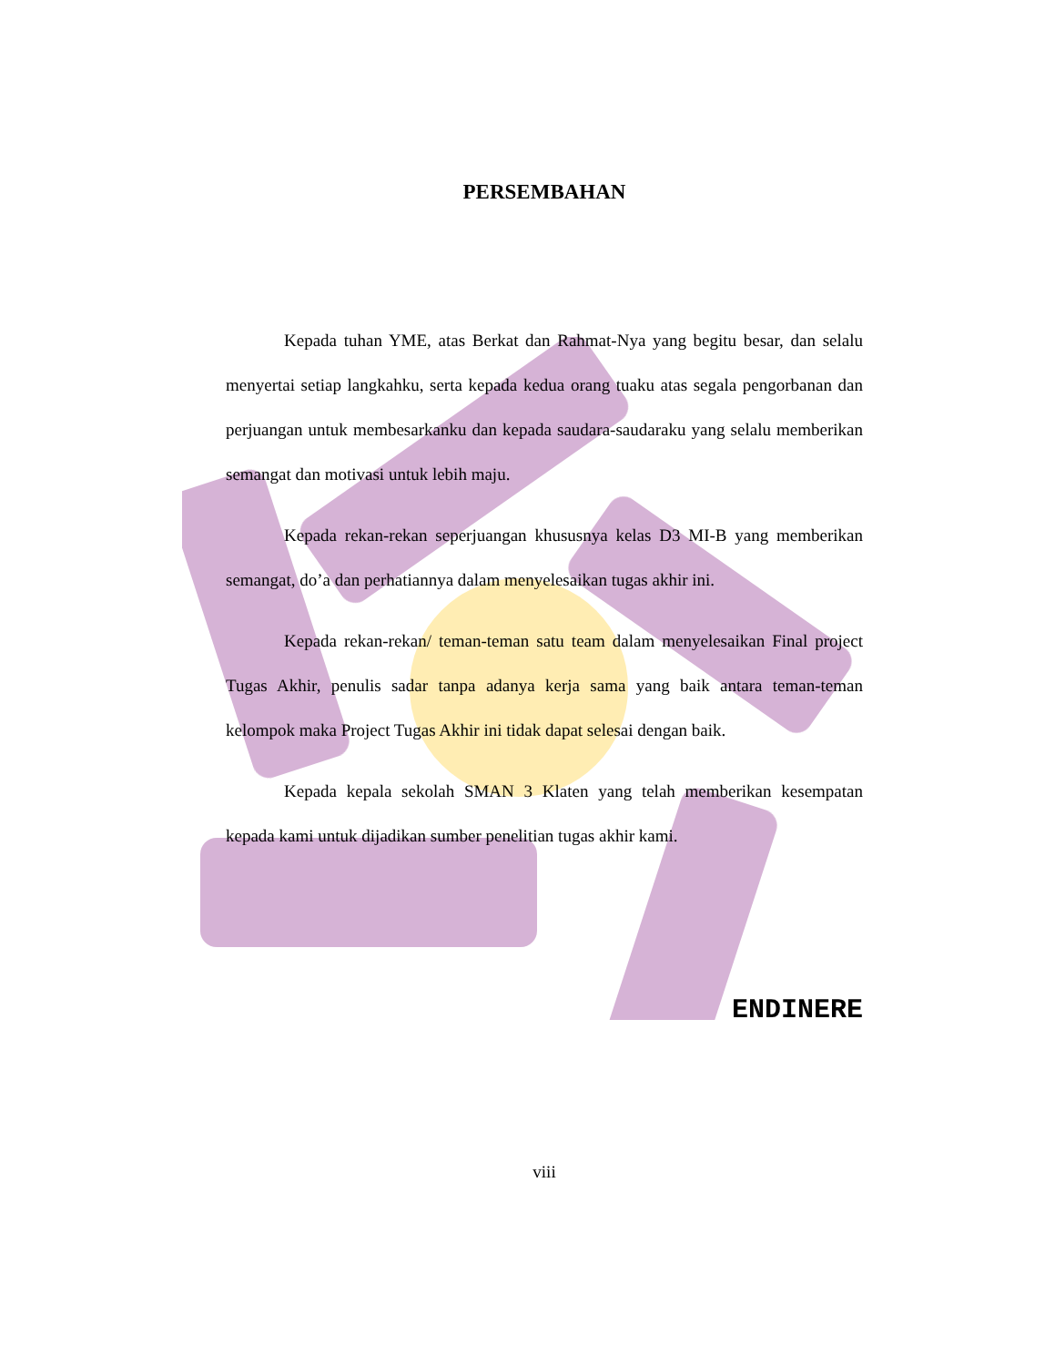PERSEMBAHAN
Kepada tuhan YME, atas Berkat dan Rahmat-Nya yang begitu besar, dan selalu menyertai setiap langkahku, serta kepada kedua orang tuaku atas segala pengorbanan dan perjuangan untuk membesarkanku dan kepada saudara-saudaraku yang selalu memberikan semangat dan motivasi untuk lebih maju.
Kepada rekan-rekan seperjuangan khususnya kelas D3 MI-B yang memberikan semangat, do’a dan perhatiannya dalam menyelesaikan tugas akhir ini.
Kepada rekan-rekan/ teman-teman satu team dalam menyelesaikan Final project Tugas Akhir, penulis sadar tanpa adanya kerja sama yang baik antara teman-teman kelompok maka Project Tugas Akhir ini tidak dapat selesai dengan baik.
Kepada kepala sekolah SMAN 3 Klaten yang telah memberikan kesempatan kepada kami untuk dijadikan sumber penelitian tugas akhir kami.
ENDINERE
viii